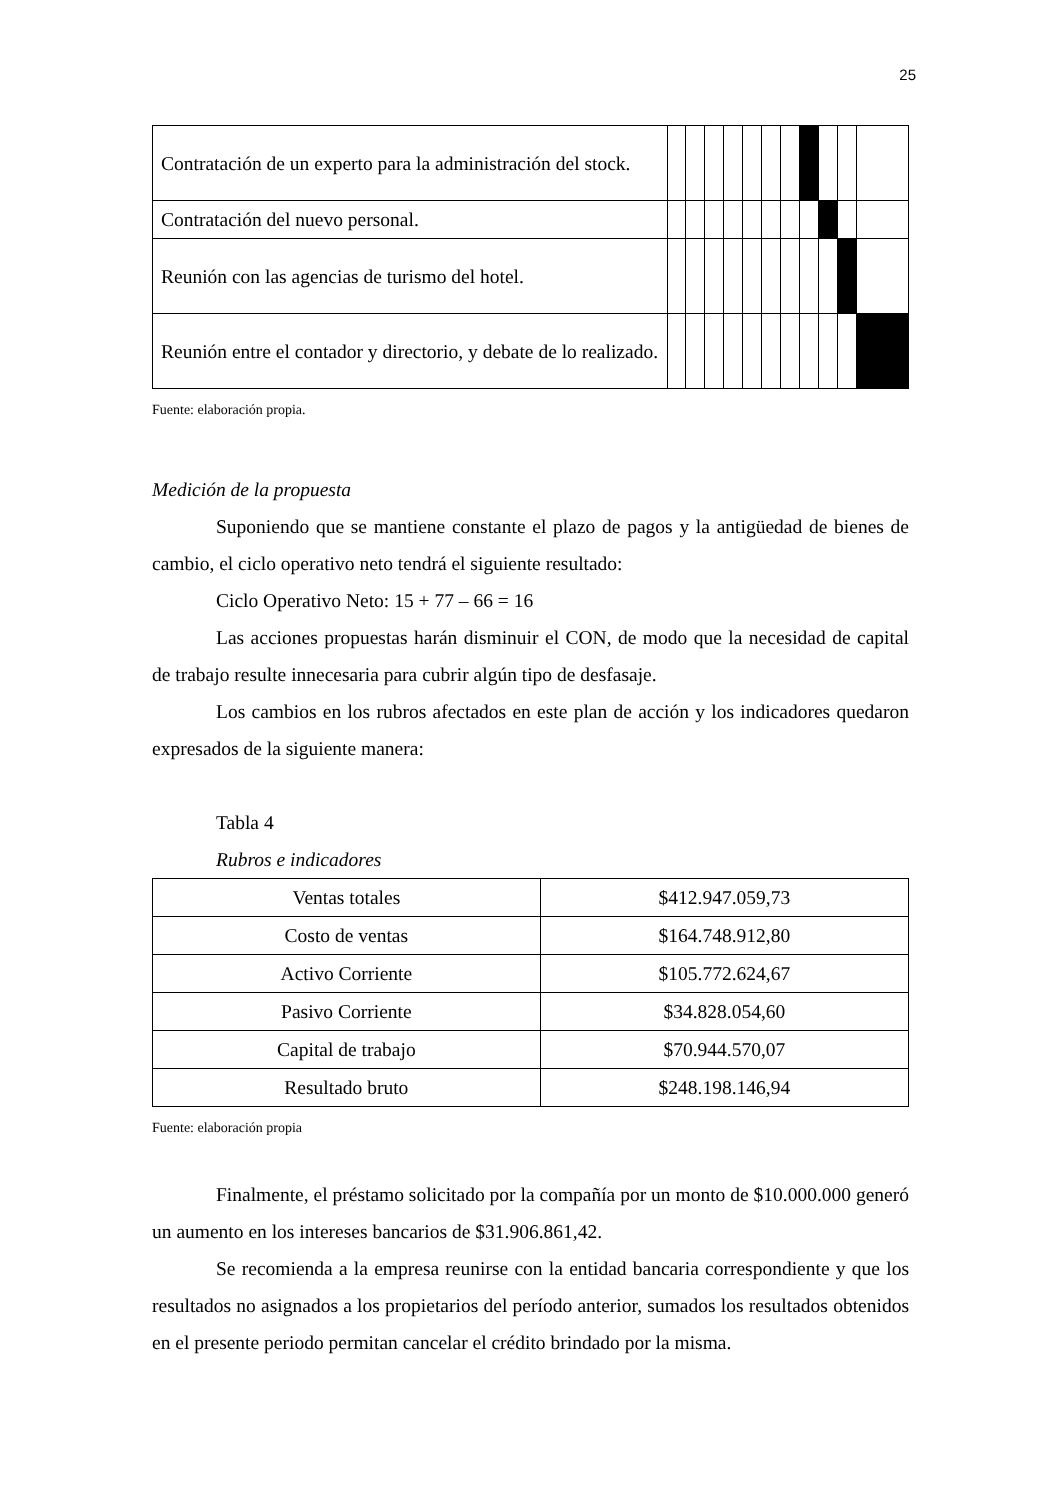25
| Contratación de un experto para la administración del stock. | | | | | | | | | | | |
| Contratación del nuevo personal. | | | | | | | | | | | |
| Reunión con las agencias de turismo del hotel. | | | | | | | | | | | |
| Reunión entre el contador y directorio, y debate de lo realizado. | | | | | | | | | | | |
Fuente: elaboración propia.
Medición de la propuesta
Suponiendo que se mantiene constante el plazo de pagos y la antigüedad de bienes de cambio, el ciclo operativo neto tendrá el siguiente resultado:
Ciclo Operativo Neto: 15 + 77 – 66 = 16
Las acciones propuestas harán disminuir el CON, de modo que la necesidad de capital de trabajo resulte innecesaria para cubrir algún tipo de desfasaje.
Los cambios en los rubros afectados en este plan de acción y los indicadores quedaron expresados de la siguiente manera:
Tabla 4
Rubros e indicadores
| Ventas totales | $412.947.059,73 |
| Costo de ventas | $164.748.912,80 |
| Activo Corriente | $105.772.624,67 |
| Pasivo Corriente | $34.828.054,60 |
| Capital de trabajo | $70.944.570,07 |
| Resultado bruto | $248.198.146,94 |
Fuente: elaboración propia
Finalmente, el préstamo solicitado por la compañía por un monto de $10.000.000 generó un aumento en los intereses bancarios de $31.906.861,42.
Se recomienda a la empresa reunirse con la entidad bancaria correspondiente y que los resultados no asignados a los propietarios del período anterior, sumados los resultados obtenidos en el presente periodo permitan cancelar el crédito brindado por la misma.